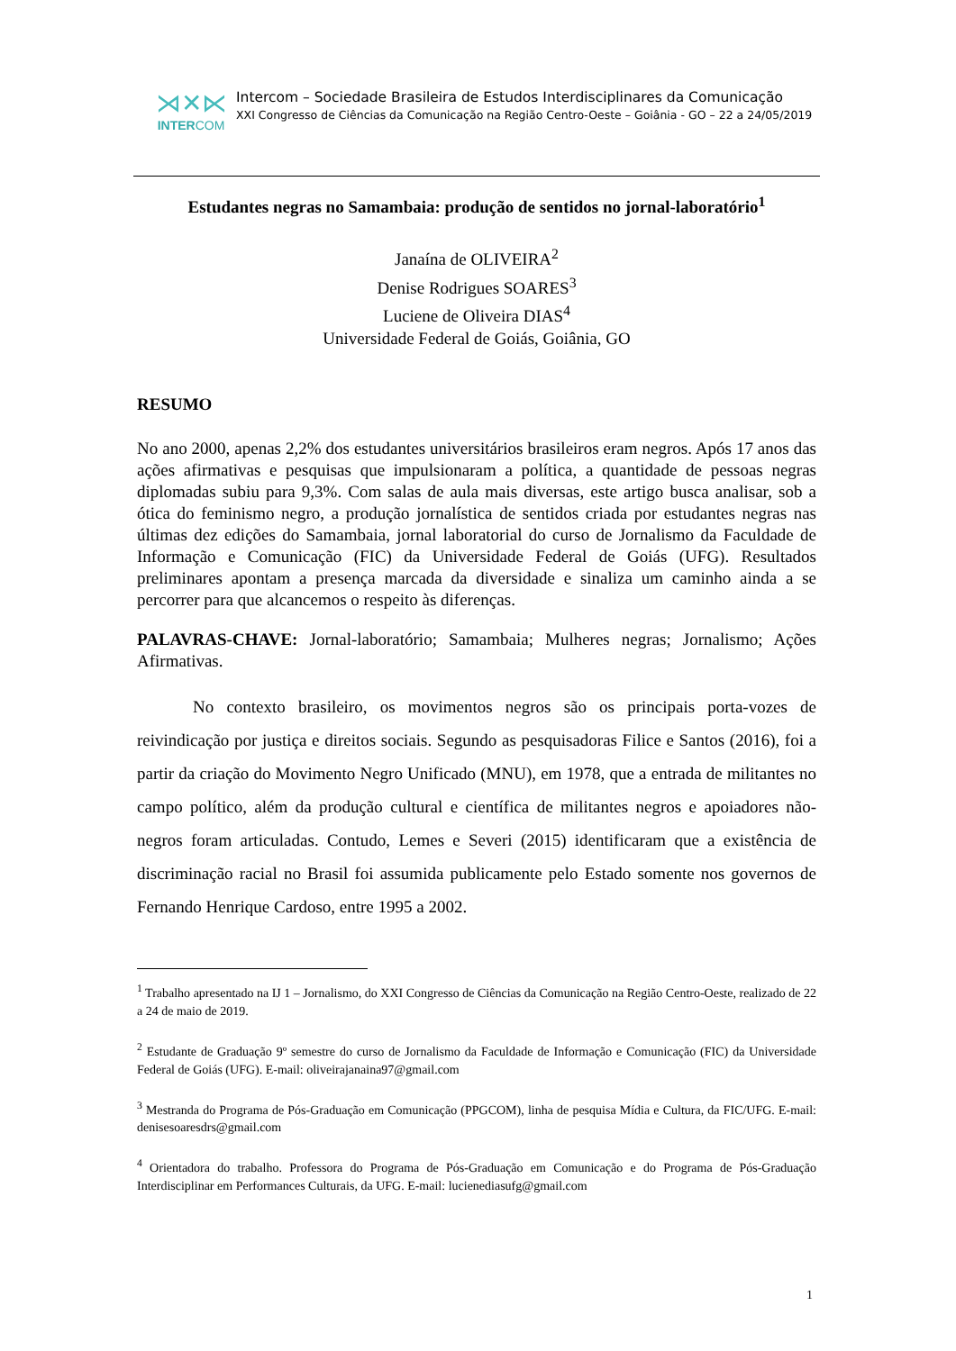⋊✕⋉
INTERCOM
Intercom – Sociedade Brasileira de Estudos Interdisciplinares da Comunicação
XXI Congresso de Ciências da Comunicação na Região Centro-Oeste – Goiânia - GO – 22 a 24/05/2019
Estudantes negras no Samambaia: produção de sentidos no jornal-laboratório<sup>1</sup>
Janaína de OLIVEIRA<sup>2</sup>
Denise Rodrigues SOARES<sup>3</sup>
Luciene de Oliveira DIAS<sup>4</sup>
Universidade Federal de Goiás, Goiânia, GO
RESUMO
No ano 2000, apenas 2,2% dos estudantes universitários brasileiros eram negros. Após 17 anos das ações afirmativas e pesquisas que impulsionaram a política, a quantidade de pessoas negras diplomadas subiu para 9,3%. Com salas de aula mais diversas, este artigo busca analisar, sob a ótica do feminismo negro, a produção jornalística de sentidos criada por estudantes negras nas últimas dez edições do Samambaia, jornal laboratorial do curso de Jornalismo da Faculdade de Informação e Comunicação (FIC) da Universidade Federal de Goiás (UFG). Resultados preliminares apontam a presença marcada da diversidade e sinaliza um caminho ainda a se percorrer para que alcancemos o respeito às diferenças.
PALAVRAS-CHAVE: Jornal-laboratório; Samambaia; Mulheres negras; Jornalismo; Ações Afirmativas.
No contexto brasileiro, os movimentos negros são os principais porta-vozes de reivindicação por justiça e direitos sociais. Segundo as pesquisadoras Filice e Santos (2016), foi a partir da criação do Movimento Negro Unificado (MNU), em 1978, que a entrada de militantes no campo político, além da produção cultural e científica de militantes negros e apoiadores não-negros foram articuladas. Contudo, Lemes e Severi (2015) identificaram que a existência de discriminação racial no Brasil foi assumida publicamente pelo Estado somente nos governos de Fernando Henrique Cardoso, entre 1995 a 2002.
<sup>1</sup> Trabalho apresentado na IJ 1 – Jornalismo, do XXI Congresso de Ciências da Comunicação na Região Centro-Oeste, realizado de 22 a 24 de maio de 2019.
<sup>2</sup> Estudante de Graduação 9º semestre do curso de Jornalismo da Faculdade de Informação e Comunicação (FIC) da Universidade Federal de Goiás (UFG). E-mail: oliveirajanaina97@gmail.com
<sup>3</sup> Mestranda do Programa de Pós-Graduação em Comunicação (PPGCOM), linha de pesquisa Mídia e Cultura, da FIC/UFG. E-mail: denisesoaresdrs@gmail.com
<sup>4</sup> Orientadora do trabalho. Professora do Programa de Pós-Graduação em Comunicação e do Programa de Pós-Graduação Interdisciplinar em Performances Culturais, da UFG. E-mail: lucienediasufg@gmail.com
1